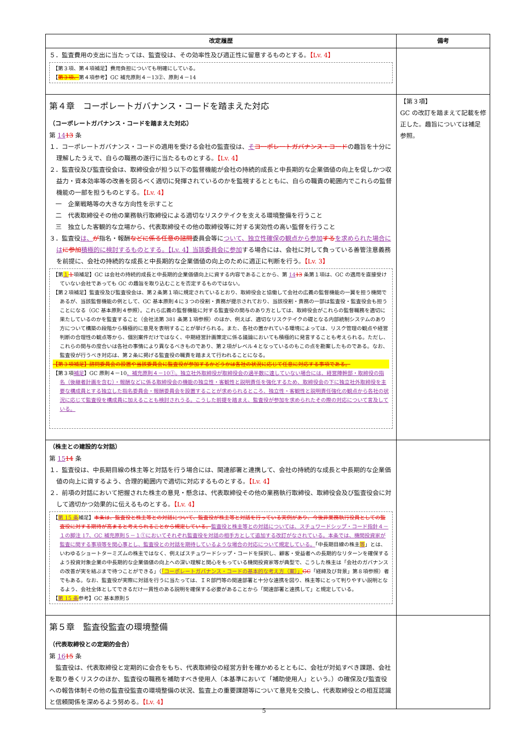| 改定履歴 | 備考 |
| --- | --- |
| ５．監査費用の支出に当たっては、監査役は、その効率性及び適正性に留意するものとする。 【Lv. 4】 【第３項、第４項補足】費用負担についても明確にしている。 【 第３項、 第４項参考】GC 補充原則４－13②、原則４－14 | |
| 第４章 コーポレートガバナンス・コードを踏まえた対応 （コーポレートガバナンス・コードを踏まえた対応） 第 14 13 条 １．コーポレートガバナンス・コードの適用を受ける会社の監査役は、 そ コーポレートガバナンス・コード の趣旨を十分に理解したうえで、自らの職務の遂行に当たるものとする。 【Lv. 4】 ２．監査役及び監査役会は、取締役会が担う以下の監督機能が会社の持続的成長と中長期的な企業価値の向上を促しかつ収益力・資本効率等の改善を図るべく適切に発揮されているのかを監視するとともに、自らの職責の範囲内でこれらの監督機能の一部を担うものとする。 【Lv. 4】 一 企業戦略等の大きな方向性を示すこと 二 代表取締役その他の業務執行取締役による適切なリスクテイクを支える環境整備を行うこと 三 独立した客観的な立場から、代表取締役その他の取締役等に対する実効性の高い監督を行うこと ３．監査役 は、 が 指名・報酬 などに係る任意の諮問 委員会等に ついて、独立性確保の観点から参加 する を求められた場合には に参加 積極的に検討するものとする。【Lv. 4】当該委員会に参加 する場合には、会社に対して負っている善管注意義務を前提に、会社の持続的な成長と中長期的な企業価値の向上のために適正に判断を行う。 【Lv. 3】 【第 １ １ 項補足】GC は会社の持続的成長と中長期的企業価値向上に資する内容であることから、第 14 13 条第１項は、GC の適用を直接受けていない会社であっても GC の趣旨を取り込むことを否定するものではない。 【第２項補足】監査役及び監査役会は、第２条第１項に規定されているとおり、取締役会と協働して会社の広義の監督機能の一翼を担う機関であるが、当該監督機能の例として、GC 基本原則４に３つの役割・責務が提示されており、当該役割・責務の一部は監査役・監査役会も担うことになる（GC 基本原則４参照）。これら広義の監督機能に対する監査役の関与のあり方としては、取締役会がこれらの監督職務を適切に果たしているのかを監査すること（会社法第 381 条第１項参照）のほか、例えば、適切なリスクテイクの礎となる内部統制システムのあり方について構築の段階から積極的に意見を表明することが挙げられる。また、各社の置かれている環境によっては、リスク管理の観点や経営判断の合理性の観点等から、個別案件だけではなく、中期経営計画策定に係る議論においても積極的に発言することも考えられる。ただし、これらの関与の度合いは各社の事情により異なるべきものであり、第２項がレベル４となっているのもこの点を勘案したものである。なお、監査役が行うべき対応は、第２条に掲げる監査役の職責を踏まえて行われることになる。 【第３項補足】諮問委員会の設置や当該委員会に監査役が参加するかどうかは各社の状況に応じて任意に対応する事項である。 【第３項 補足 】GC 原則４－10 、補充原則４－10①。独立社外取締役が取締役会の過半数に達していない場合には、経営陣幹部・取締役の指名（後継者計画を含む）・報酬などに係る取締役会の機能の独立性・客観性と説明責任を強化するため、取締役会の下に独立社外取締役を主要な構成員とする独立した指名委員会・報酬委員会を設置することが求められるところ、独立性・客観性と説明責任強化の観点から各社の状況に応じて監査役を構成員に加えることも検討されうる。こうした前提を踏まえ、監査役が参加を求められたその際の対応について言及している。 | 【第３項】 GC の改訂を踏まえて記載を修正した。趣旨については補足参照。 |
| （株主との建設的な対話） 第 15 14 条 １．監査役は、中長期目線の株主等と対話を行う場合には、関連部署と連携して、会社の持続的な成長と中長期的な企業価値の向上に資するよう、合理的範囲内で適切に対応するものとする。 【Lv. 4】 ２．前項の対話において把握された株主の意見・懸念は、代表取締役その他の業務執行取締役、取締役会及び監査役会に対して適切かつ効果的に伝えるものとする。 【Lv. 4】 【 第 15 条 補足】 本条は、監査役と株主等との対話について、監査役が株主等と対話を行っている実例があり、今後非業務執行役員としての監査役に対する期待が高まると考えられることから規定している。 監査役と株主等との対話については、スチュワードシップ・コード指針４－１の脚注 17、GC 補充原則５－１①においてそれぞれ監査役を対話の相手方として追加する改訂がなされている。本条では、機関投資家が監査に関する事項等を関心事とし、監査役との対話を期待しているような場合の対応について規定している。 「中長期目線の株主 等 」とは、いわゆるショートターミズムの株主ではなく、例えばスチュワードシップ・コードを採択し、顧客・受益者への長期的なリターンを確保するよう投資対象企業の中長期的な企業価値の向上への深い理解と関心をもっている機関投資家等が典型で、こうした株主は「会社のガバナンスの改善が実を結ぶまで待つことができる」（ 「コーポレートガバナンス・コードの基本的な考え方（案）」 GC 「経緯及び背景」第８項参照）者でもある。なお、監査役が実際に対話を行うに当たっては、ＩＲ部門等の関連部署と十分な連携を図り、株主等にとって判りやすい説明となるよう、会社全体としてできるだけ一貫性のある説明を確保する必要があることから「関連部署と連携して」と規定している。 【 第 15 条 参考】GC 基本原則５ | |
| 第５章 監査役監査の環境整備 （代表取締役との定期的会合） 第 16 15 条 監査役は、代表取締役と定期的に会合をもち、代表取締役の経営方針を確かめるとともに、会社が対処すべき課題、会社を取り巻くリスクのほか、監査役の職務を補助すべき使用人（本基準において「補助使用人」という。）の確保及び監査役への報告体制その他の監査役監査の環境整備の状況、監査上の重要課題等について意見を交換し、代表取締役との相互認識と信頼関係を深めるよう努める。 【Lv. 4】 | |
5